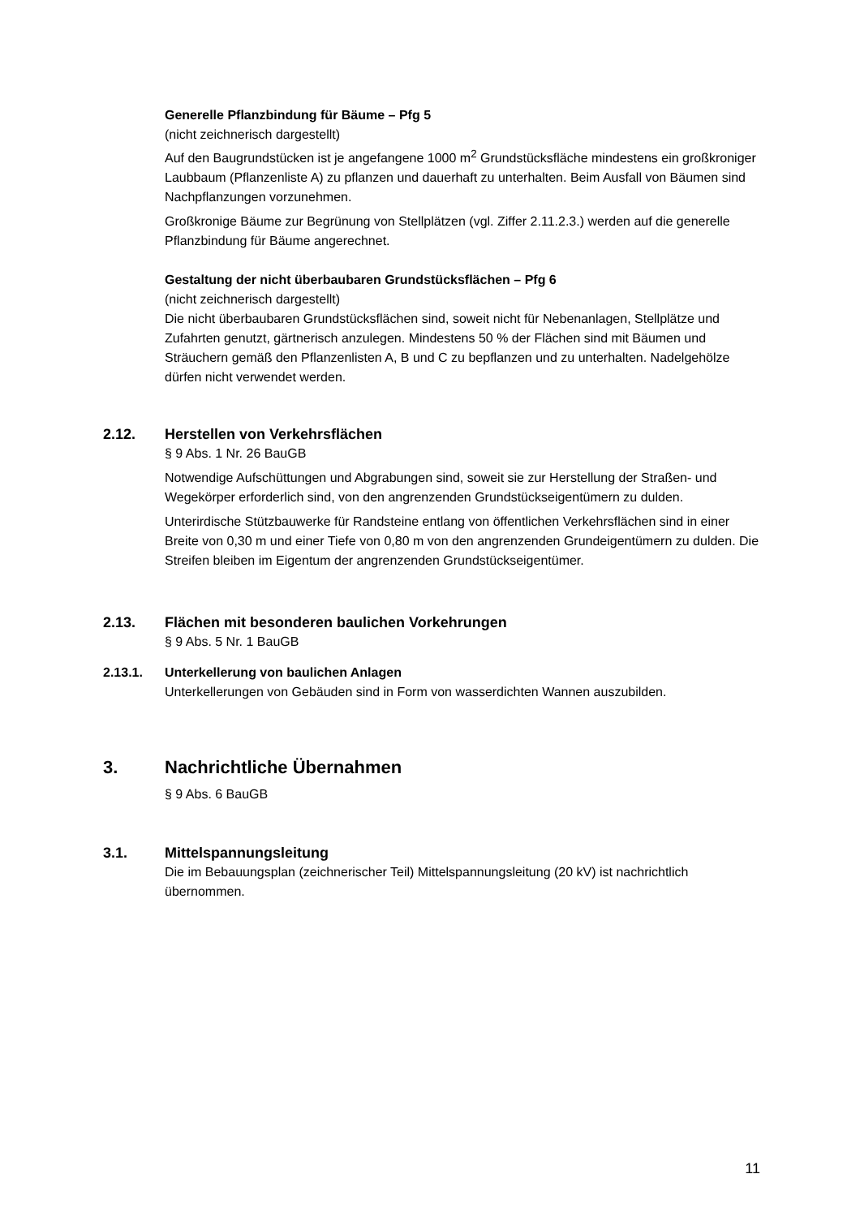Generelle Pflanzbindung für Bäume – Pfg 5
(nicht zeichnerisch dargestellt)
Auf den Baugrundstücken ist je angefangene 1000 m<sup>2</sup> Grundstücksfläche mindestens ein großkroniger Laubbaum (Pflanzenliste A) zu pflanzen und dauerhaft zu unterhalten. Beim Ausfall von Bäumen sind Nachpflanzungen vorzunehmen.
Großkronige Bäume zur Begrünung von Stellplätzen (vgl. Ziffer 2.11.2.3.) werden auf die generelle Pflanzbindung für Bäume angerechnet.
Gestaltung der nicht überbaubaren Grundstücksflächen – Pfg 6
(nicht zeichnerisch dargestellt)
Die nicht überbaubaren Grundstücksflächen sind, soweit nicht für Nebenanlagen, Stellplätze und Zufahrten genutzt, gärtnerisch anzulegen. Mindestens 50 % der Flächen sind mit Bäumen und Sträuchern gemäß den Pflanzenlisten A, B und C zu bepflanzen und zu unterhalten. Nadelgehölze dürfen nicht verwendet werden.
2.12. Herstellen von Verkehrsflächen
§ 9 Abs. 1 Nr. 26 BauGB
Notwendige Aufschüttungen und Abgrabungen sind, soweit sie zur Herstellung der Straßen- und Wegekörper erforderlich sind, von den angrenzenden Grundstückseigentümern zu dulden.
Unterirdische Stützbauwerke für Randsteine entlang von öffentlichen Verkehrsflächen sind in einer Breite von 0,30 m und einer Tiefe von 0,80 m von den angrenzenden Grundeigentümern zu dulden. Die Streifen bleiben im Eigentum der angrenzenden Grundstückseigentümer.
2.13. Flächen mit besonderen baulichen Vorkehrungen
§ 9 Abs. 5 Nr. 1 BauGB
2.13.1. Unterkellerung von baulichen Anlagen
Unterkellerungen von Gebäuden sind in Form von wasserdichten Wannen auszubilden.
3. Nachrichtliche Übernahmen
§ 9 Abs. 6 BauGB
3.1. Mittelspannungsleitung
Die im Bebauungsplan (zeichnerischer Teil) Mittelspannungsleitung (20 kV) ist nachrichtlich übernommen.
11